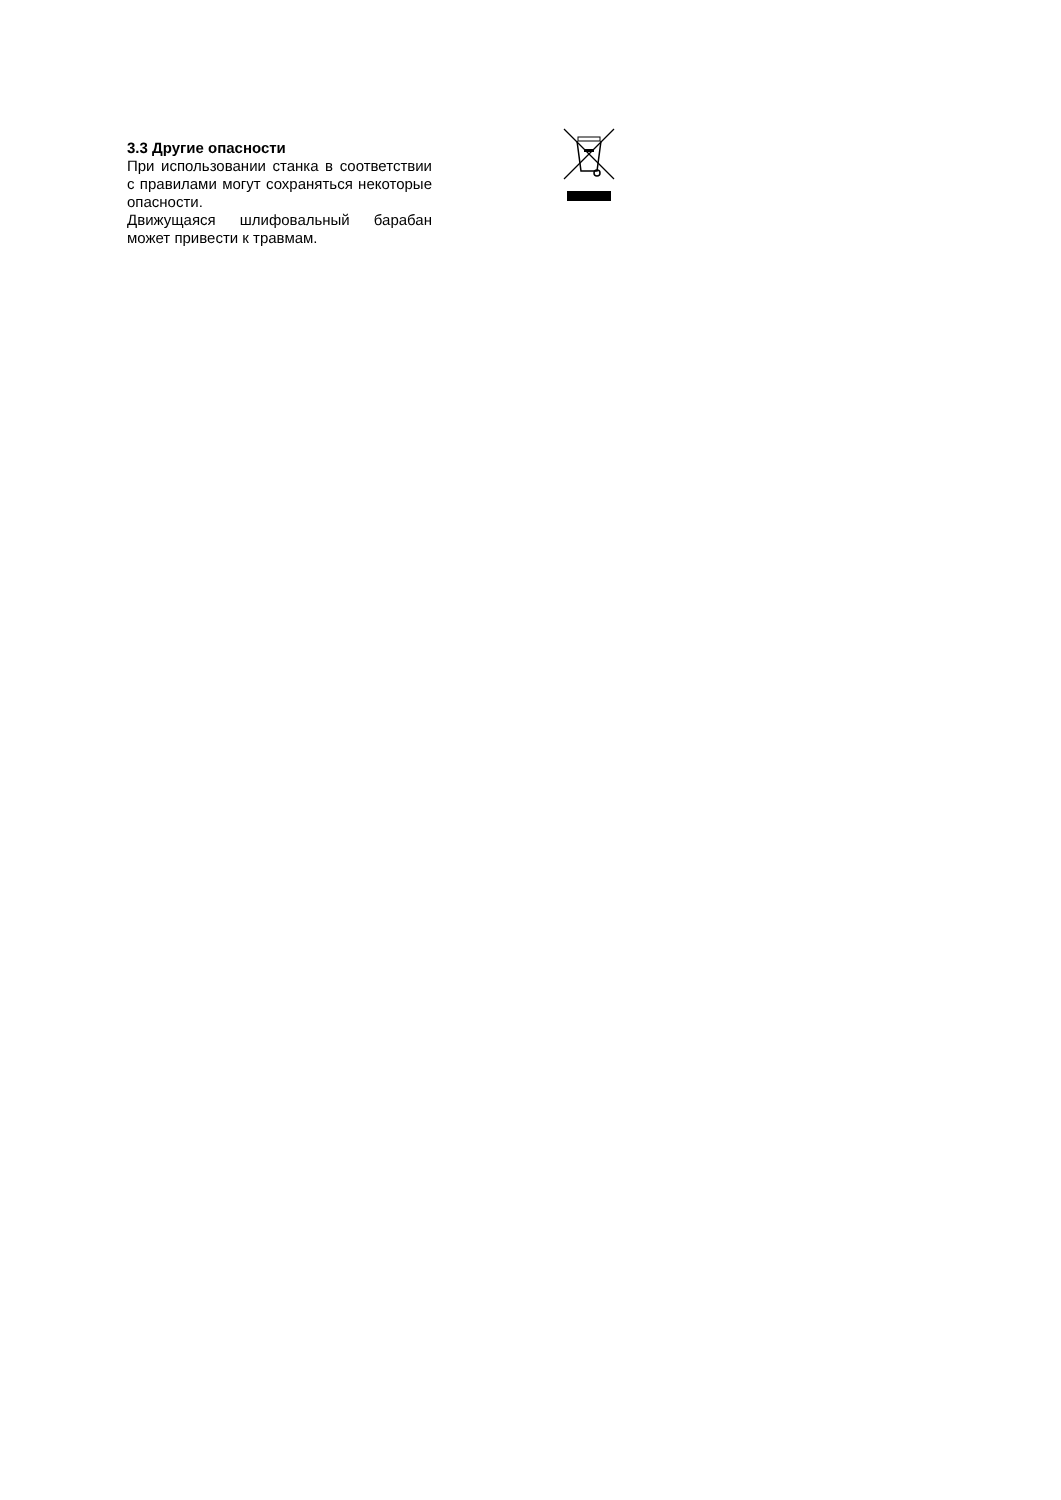3.3 Другие опасности
При использовании станка в соответствии с правилами могут сохраняться некоторые опасности.
Движущаяся шлифовальный барабан может привести к травмам.